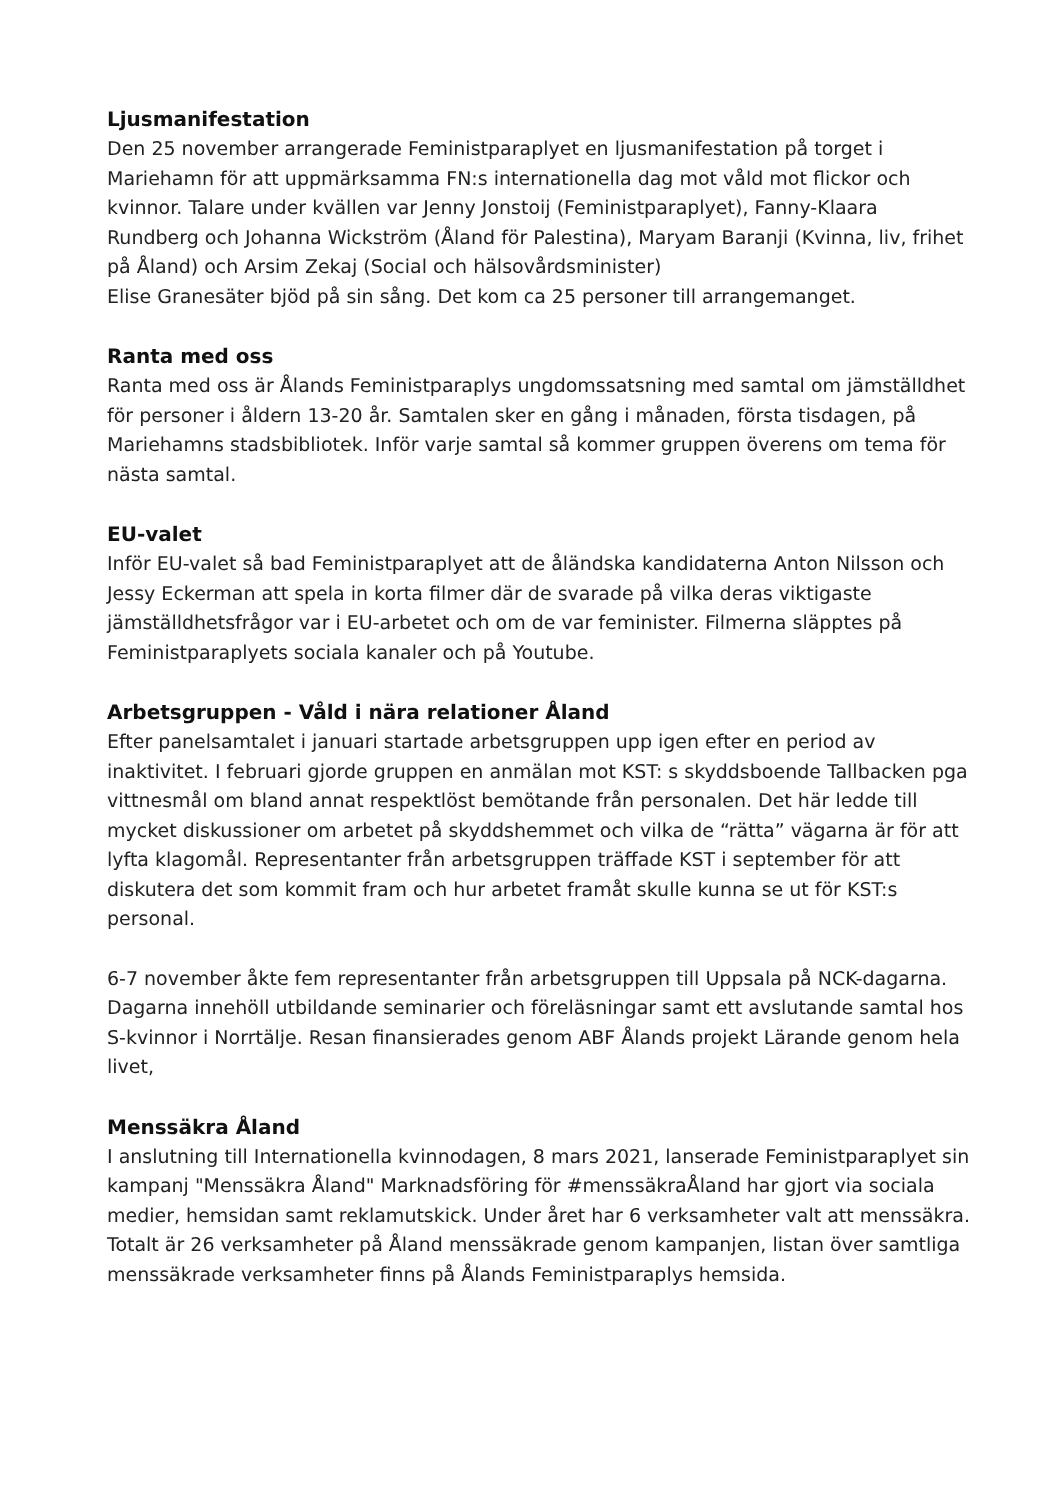Ljusmanifestation
Den 25 november arrangerade Feministparaplyet en ljusmanifestation på torget i Mariehamn för att uppmärksamma FN:s internationella dag mot våld mot flickor och kvinnor. Talare under kvällen var Jenny Jonstoij (Feministparaplyet), Fanny-Klaara Rundberg och Johanna Wickström (Åland för Palestina), Maryam Baranji (Kvinna, liv, frihet på Åland) och Arsim Zekaj (Social och hälsovårdsminister)
Elise Granesäter bjöd på sin sång. Det kom ca 25 personer till arrangemanget.
Ranta med oss
Ranta med oss är Ålands Feministparaplys ungdomssatsning med samtal om jämställdhet för personer i åldern 13-20 år. Samtalen sker en gång i månaden, första tisdagen, på Mariehamns stadsbibliotek. Inför varje samtal så kommer gruppen överens om tema för nästa samtal.
EU-valet
Inför EU-valet så bad Feministparaplyet att de åländska kandidaterna Anton Nilsson och Jessy Eckerman att spela in korta filmer där de svarade på vilka deras viktigaste jämställdhetsfrågor var i EU-arbetet och om de var feminister. Filmerna släpptes på Feministparaplyets sociala kanaler och på Youtube.
Arbetsgruppen - Våld i nära relationer Åland
Efter panelsamtalet i januari startade arbetsgruppen upp igen efter en period av inaktivitet. I februari gjorde gruppen en anmälan mot KST: s skyddsboende Tallbacken pga vittnesmål om bland annat respektlöst bemötande från personalen. Det här ledde till mycket diskussioner om arbetet på skyddshemmet och vilka de “rätta” vägarna är för att lyfta klagomål. Representanter från arbetsgruppen träffade KST i september för att diskutera det som kommit fram och hur arbetet framåt skulle kunna se ut för KST:s personal.
6-7 november åkte fem representanter från arbetsgruppen till Uppsala på NCK-dagarna. Dagarna innehöll utbildande seminarier och föreläsningar samt ett avslutande samtal hos S-kvinnor i Norrtälje. Resan finansierades genom ABF Ålands projekt Lärande genom hela livet,
Menssäkra Åland
I anslutning till Internationella kvinnodagen, 8 mars 2021, lanserade Feministparaplyet sin kampanj "Menssäkra Åland" Marknadsföring för #menssäkraÅland har gjort via sociala medier, hemsidan samt reklamutskick. Under året har 6 verksamheter valt att menssäkra. Totalt är 26 verksamheter på Åland menssäkrade genom kampanjen, listan över samtliga menssäkrade verksamheter finns på Ålands Feministparaplys hemsida.